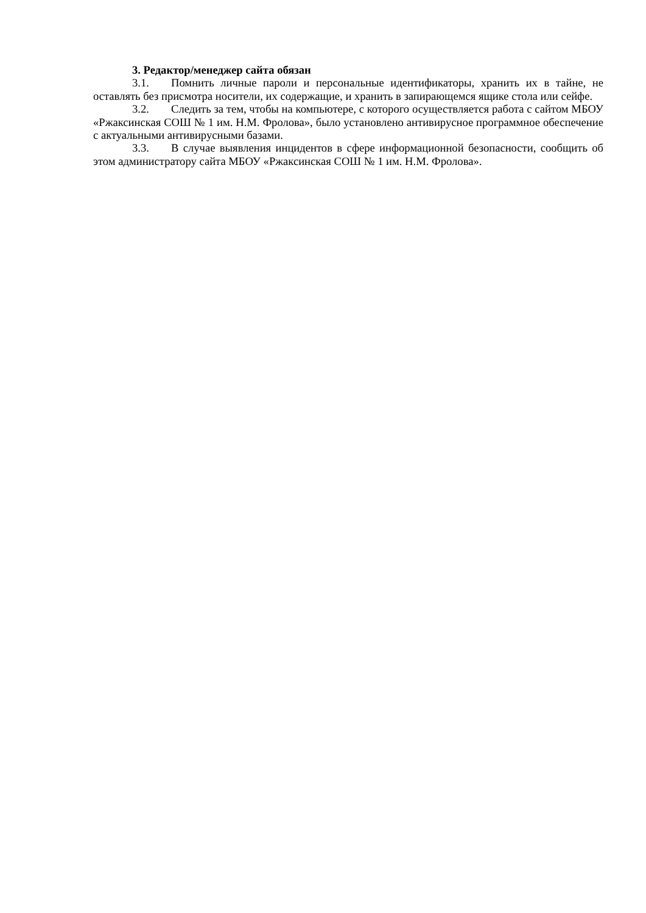3. Редактор/менеджер сайта обязан
3.1. Помнить личные пароли и персональные идентификаторы, хранить их в тайне, не оставлять без присмотра носители, их содержащие, и хранить в запирающемся ящике стола или сейфе.
3.2. Следить за тем, чтобы на компьютере, с которого осуществляется работа с сайтом МБОУ «Ржаксинская СОШ № 1 им. Н.М. Фролова», было установлено антивирусное программное обеспечение с актуальными антивирусными базами.
3.3. В случае выявления инцидентов в сфере информационной безопасности, сообщить об этом администратору сайта МБОУ «Ржаксинская СОШ № 1 им. Н.М. Фролова».